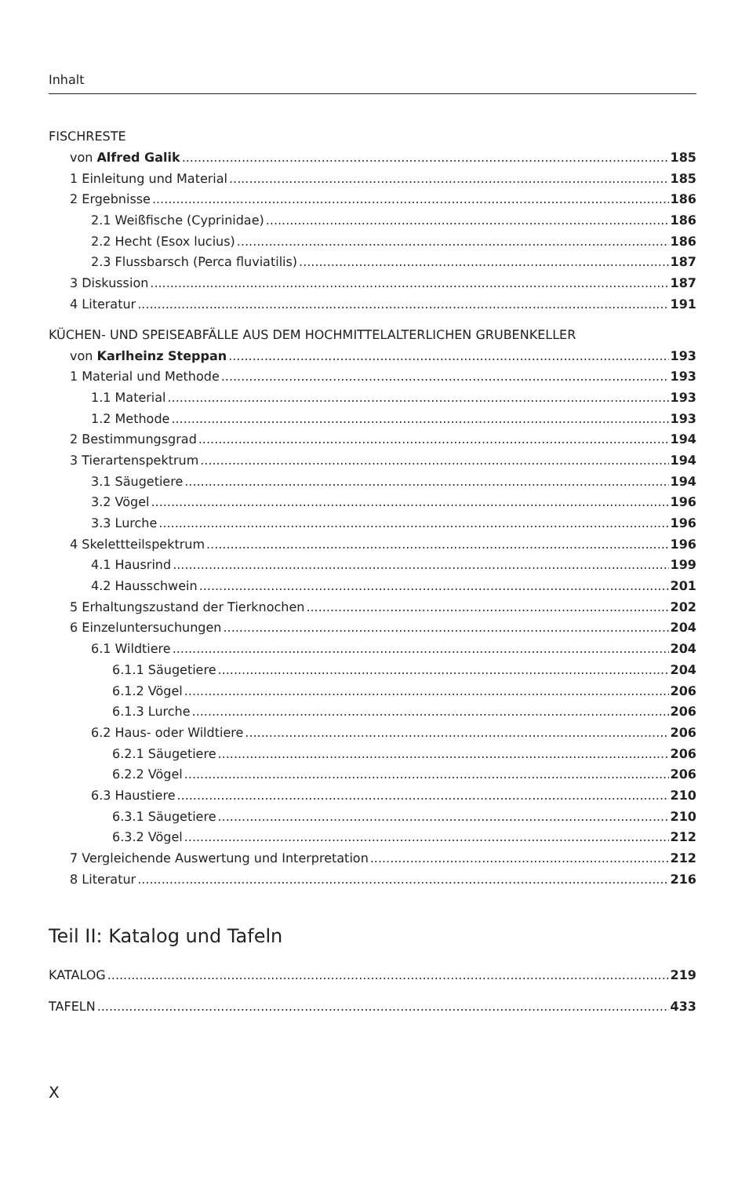Inhalt
FISCHRESTE
von Alfred Galik 185
1 Einleitung und Material 185
2 Ergebnisse 186
2.1 Weißfische (Cyprinidae) 186
2.2 Hecht (Esox lucius) 186
2.3 Flussbarsch (Perca fluviatilis) 187
3 Diskussion 187
4 Literatur 191
KÜCHEN- UND SPEISEABFÄLLE AUS DEM HOCHMITTELALTERLICHEN GRUBENKELLER
von Karlheinz Steppan 193
1 Material und Methode 193
1.1 Material 193
1.2 Methode 193
2 Bestimmungsgrad 194
3 Tierartenspektrum 194
3.1 Säugetiere 194
3.2 Vögel 196
3.3 Lurche 196
4 Skelettteilspektrum 196
4.1 Hausrind 199
4.2 Hausschwein 201
5 Erhaltungszustand der Tierknochen 202
6 Einzeluntersuchungen 204
6.1 Wildtiere 204
6.1.1 Säugetiere 204
6.1.2 Vögel 206
6.1.3 Lurche 206
6.2 Haus- oder Wildtiere 206
6.2.1 Säugetiere 206
6.2.2 Vögel 206
6.3 Haustiere 210
6.3.1 Säugetiere 210
6.3.2 Vögel 212
7 Vergleichende Auswertung und Interpretation 212
8 Literatur 216
Teil II: Katalog und Tafeln
KATALOG 219
TAFELN 433
X